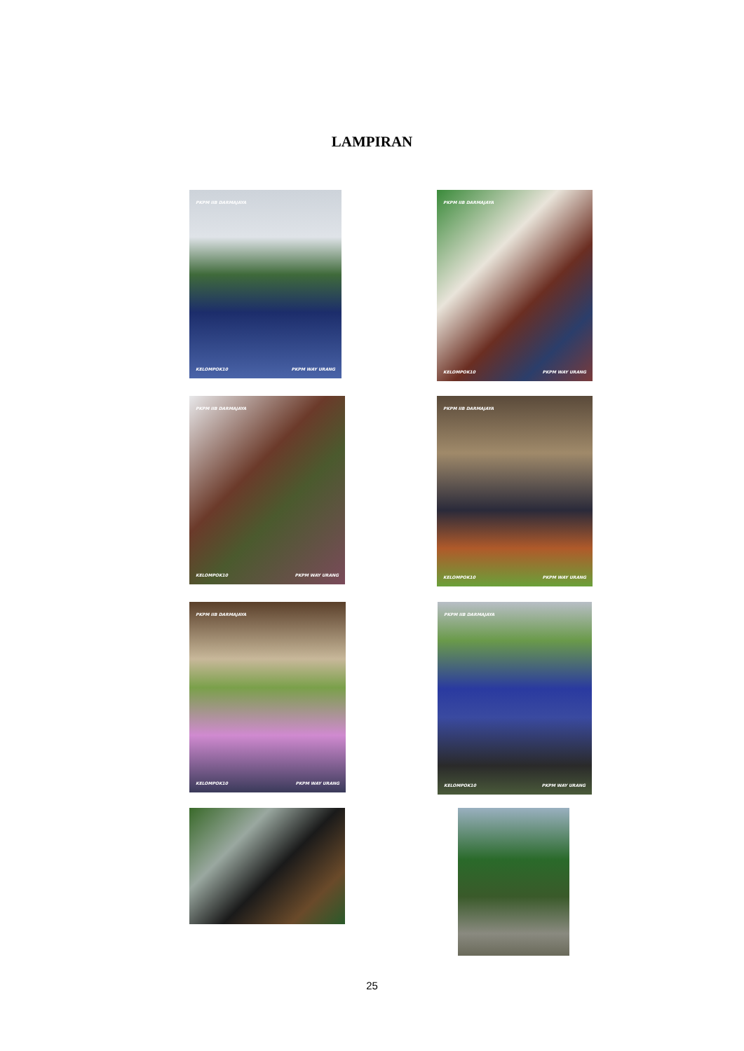LAMPIRAN
PKPM IIB DARMAJAYA
KELOMPOK10 PKPM WAY URANG
PKPM IIB DARMAJAYA
KELOMPOK10 PKPM WAY URANG
PKPM IIB DARMAJAYA
KELOMPOK10 PKPM WAY URANG
PKPM IIB DARMAJAYA
KELOMPOK10 PKPM WAY URANG
PKPM IIB DARMAJAYA
KELOMPOK10 PKPM WAY URANG
PKPM IIB DARMAJAYA
KELOMPOK10 PKPM WAY URANG
25